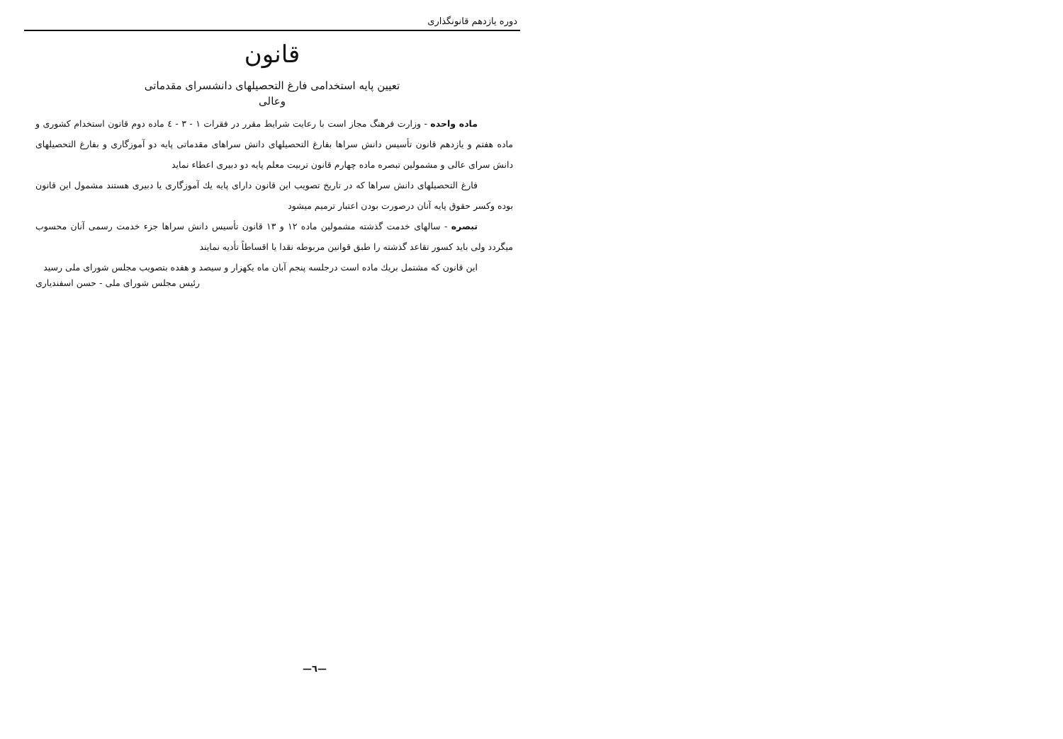دوره یازدهم قانونگذاری
قانون
تعیین پایه استخدامی فارغ التحصیلهای دانشسرای مقدماتی وعالی
ماده واحده - وزارت فرهنگ مجاز است با رعایت شرایط مقرر در فقرات ۱ - ۳ - ٤ ماده دوم قانون استخدام کشوری و ماده هفتم و یازدهم قانون تأسیس دانش سراها بفارغ التحصیلهای دانش سراهای مقدماتی پایه دو آموزگاری و بفارغ التحصیلهای دانش سرای عالی و مشمولین تبصره ماده چهارم قانون تربیت معلم پایه دو دبیری اعطاء نماید
فارغ التحصیلهای دانش سراها که در تاریخ تصویب این قانون دارای پایه یك آموزگاری یا دبیری هستند مشمول این قانون بوده وکسر حقوق پایه آنان درصورت بودن اعتبار ترمیم میشود
تبصره - سالهای خدمت گذشته مشمولین ماده ۱۲ و ۱۳ قانون تأسیس دانش سراها جزء خدمت رسمی آنان محسوب میگردد ولی باید کسور تقاعد گذشته را طبق قوانین مربوطه نقدا یا اقساطاً تأدیه نمایند
این قانون که مشتمل بریك ماده است درجلسه پنجم آبان ماه یکهزار و سیصد و هفده بتصویب مجلس شورای ملی رسید
رئیس مجلس شورای ملی - حسن اسفندیاری
—٦—